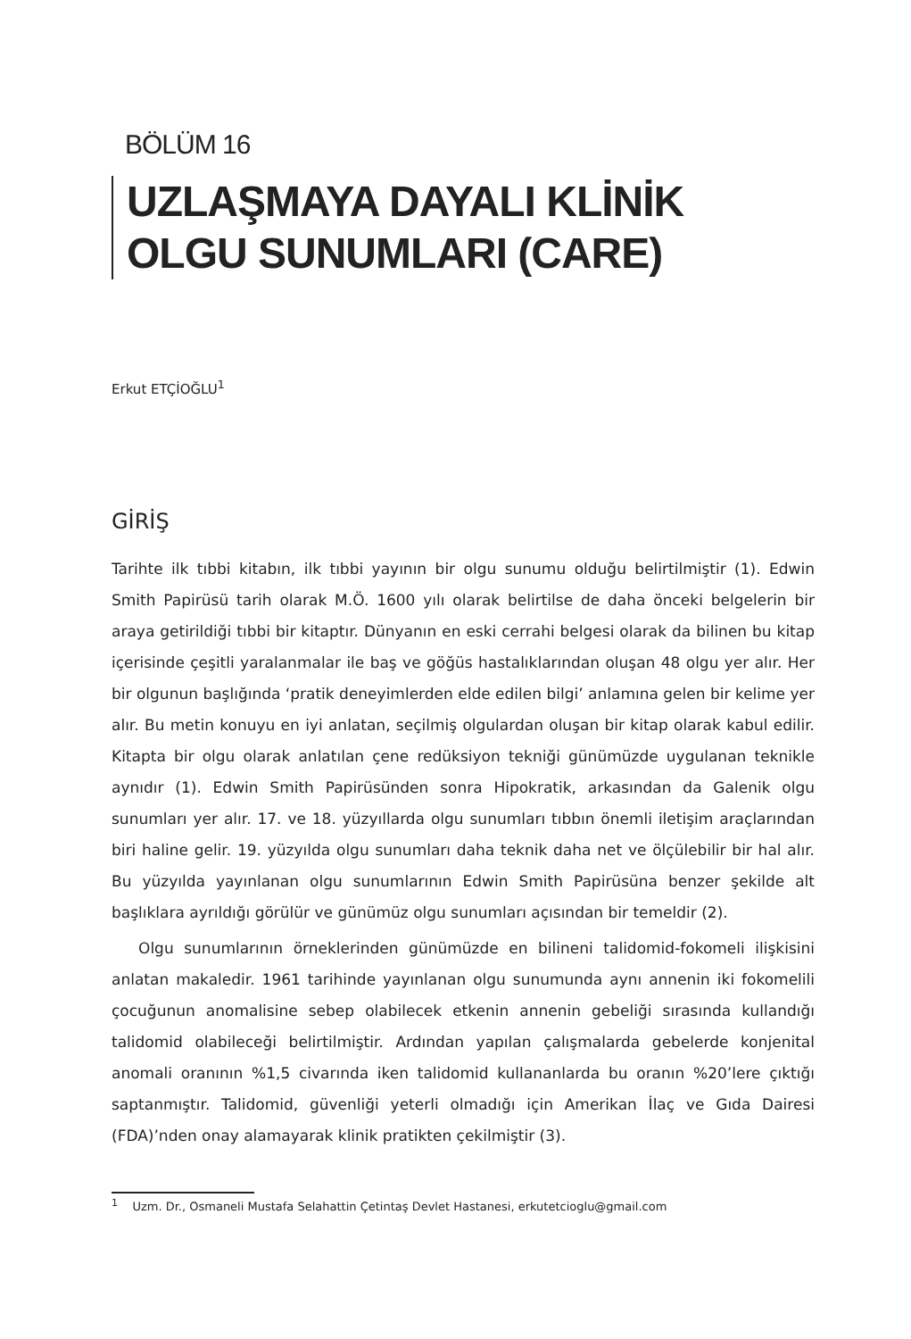BÖLÜM 16
UZLAŞMAYA DAYALI KLİNİK OLGU SUNUMLARI (CARE)
Erkut ETÇİOĞLU<sup>1</sup>
GİRİŞ
Tarihte ilk tıbbi kitabın, ilk tıbbi yayının bir olgu sunumu olduğu belirtilmiştir (1). Edwin Smith Papirüsü tarih olarak M.Ö. 1600 yılı olarak belirtilse de daha önceki belgelerin bir araya getirildiği tıbbi bir kitaptır. Dünyanın en eski cerrahi belgesi olarak da bilinen bu kitap içerisinde çeşitli yaralanmalar ile baş ve göğüs hastalıklarından oluşan 48 olgu yer alır. Her bir olgunun başlığında ‘pratik deneyimlerden elde edilen bilgi’ anlamına gelen bir kelime yer alır. Bu metin konuyu en iyi anlatan, seçilmiş olgulardan oluşan bir kitap olarak kabul edilir. Kitapta bir olgu olarak anlatılan çene redüksiyon tekniği günümüzde uygulanan teknikle aynıdır (1). Edwin Smith Papirüsünden sonra Hipokratik, arkasından da Galenik olgu sunumları yer alır. 17. ve 18. yüzyıllarda olgu sunumları tıbbın önemli iletişim araçlarından biri haline gelir. 19. yüzyılda olgu sunumları daha teknik daha net ve ölçülebilir bir hal alır. Bu yüzyılda yayınlanan olgu sunumlarının Edwin Smith Papirüsüna benzer şekilde alt başlıklara ayrıldığı görülür ve günümüz olgu sunumları açısından bir temeldir (2).
Olgu sunumlarının örneklerinden günümüzde en bilineni talidomid-fokomeli ilişkisini anlatan makaledir. 1961 tarihinde yayınlanan olgu sunumunda aynı annenin iki fokomelili çocuğunun anomalisine sebep olabilecek etkenin annenin gebeliği sırasında kullandığı talidomid olabileceği belirtilmiştir. Ardından yapılan çalışmalarda gebelerde konjenital anomali oranının %1,5 civarında iken talidomid kullananlarda bu oranın %20’lere çıktığı saptanmıştır. Talidomid, güvenliği yeterli olmadığı için Amerikan İlaç ve Gıda Dairesi (FDA)’nden onay alamayarak klinik pratikten çekilmiştir (3).
<sup>1</sup> Uzm. Dr., Osmaneli Mustafa Selahattin Çetintaş Devlet Hastanesi, erkutetcioglu@gmail.com